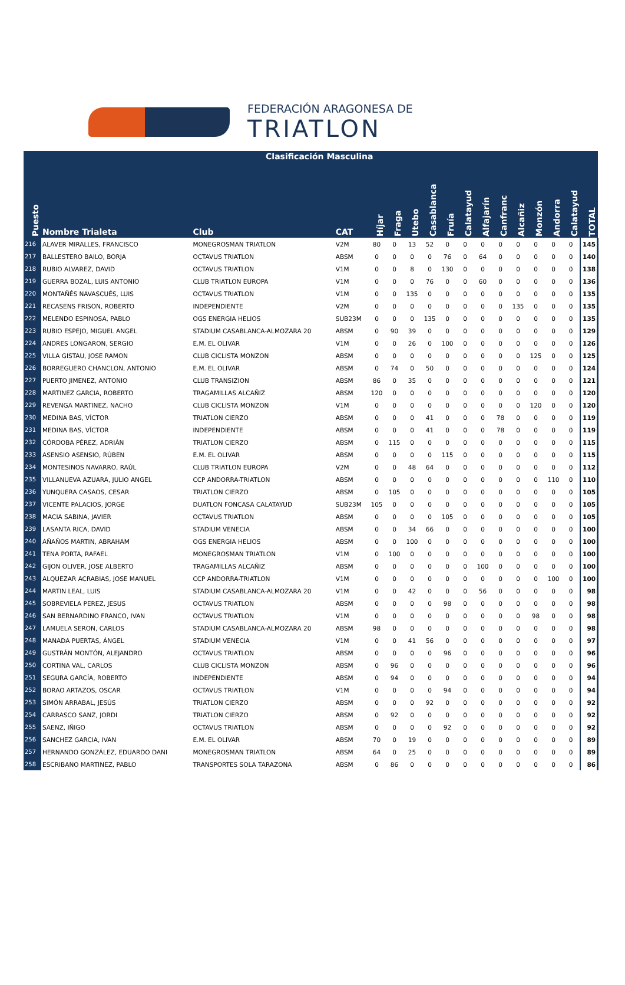FEDERACIÓN ARAGONESA DE
TRIATLON
| | Clasificación Masculina | | | | | | | | | | | | | | | |
| Puesto | Nombre Trialeta | Club | CAT | Híjar | Fraga | Utebo | Casablanca | Fruía | Calatayud | Alfajarín | Canfranc | Alcañiz | Monzón | Andorra | Calatayud | TOTAL |
| 216 | ALAVER MIRALLES, FRANCISCO | MONEGROSMAN TRIATLON | V2M | 80 | 0 | 13 | 52 | 0 | 0 | 0 | 0 | 0 | 0 | 0 | 0 | 145 |
| 217 | BALLESTERO BAILO, BORJA | OCTAVUS TRIATLON | ABSM | 0 | 0 | 0 | 0 | 76 | 0 | 64 | 0 | 0 | 0 | 0 | 0 | 140 |
| 218 | RUBIO ALVAREZ, DAVID | OCTAVUS TRIATLON | V1M | 0 | 0 | 8 | 0 | 130 | 0 | 0 | 0 | 0 | 0 | 0 | 0 | 138 |
| 219 | GUERRA BOZAL, LUIS ANTONIO | CLUB TRIATLON EUROPA | V1M | 0 | 0 | 0 | 76 | 0 | 0 | 60 | 0 | 0 | 0 | 0 | 0 | 136 |
| 220 | MONTAÑÉS NAVASCUÉS, LUIS | OCTAVUS TRIATLON | V1M | 0 | 0 | 135 | 0 | 0 | 0 | 0 | 0 | 0 | 0 | 0 | 0 | 135 |
| 221 | RECASENS FRISON, ROBERTO | INDEPENDIENTE | V2M | 0 | 0 | 0 | 0 | 0 | 0 | 0 | 0 | 135 | 0 | 0 | 0 | 135 |
| 222 | MELENDO ESPINOSA, PABLO | OGS ENERGIA HELIOS | SUB23M | 0 | 0 | 0 | 135 | 0 | 0 | 0 | 0 | 0 | 0 | 0 | 0 | 135 |
| 223 | RUBIO ESPEJO, MIGUEL ANGEL | STADIUM CASABLANCA-ALMOZARA 20 | ABSM | 0 | 90 | 39 | 0 | 0 | 0 | 0 | 0 | 0 | 0 | 0 | 0 | 129 |
| 224 | ANDRES LONGARON, SERGIO | E.M. EL OLIVAR | V1M | 0 | 0 | 26 | 0 | 100 | 0 | 0 | 0 | 0 | 0 | 0 | 0 | 126 |
| 225 | VILLA GISTAU, JOSE RAMON | CLUB CICLISTA MONZON | ABSM | 0 | 0 | 0 | 0 | 0 | 0 | 0 | 0 | 0 | 125 | 0 | 0 | 125 |
| 226 | BORREGUERO CHANCLON, ANTONIO | E.M. EL OLIVAR | ABSM | 0 | 74 | 0 | 50 | 0 | 0 | 0 | 0 | 0 | 0 | 0 | 0 | 124 |
| 227 | PUERTO JIMENEZ, ANTONIO | CLUB TRANSIZION | ABSM | 86 | 0 | 35 | 0 | 0 | 0 | 0 | 0 | 0 | 0 | 0 | 0 | 121 |
| 228 | MARTINEZ GARCIA, ROBERTO | TRAGAMILLAS ALCAÑIZ | ABSM | 120 | 0 | 0 | 0 | 0 | 0 | 0 | 0 | 0 | 0 | 0 | 0 | 120 |
| 229 | REVENGA MARTINEZ, NACHO | CLUB CICLISTA MONZON | V1M | 0 | 0 | 0 | 0 | 0 | 0 | 0 | 0 | 0 | 120 | 0 | 0 | 120 |
| 230 | MEDINA BAS, VÍCTOR | TRIATLON CIERZO | ABSM | 0 | 0 | 0 | 41 | 0 | 0 | 0 | 78 | 0 | 0 | 0 | 0 | 119 |
| 231 | MEDINA BAS, VÍCTOR | INDEPENDIENTE | ABSM | 0 | 0 | 0 | 41 | 0 | 0 | 0 | 78 | 0 | 0 | 0 | 0 | 119 |
| 232 | CÓRDOBA PÉREZ, ADRIÁN | TRIATLON CIERZO | ABSM | 0 | 115 | 0 | 0 | 0 | 0 | 0 | 0 | 0 | 0 | 0 | 0 | 115 |
| 233 | ASENSIO ASENSIO, RÚBEN | E.M. EL OLIVAR | ABSM | 0 | 0 | 0 | 0 | 115 | 0 | 0 | 0 | 0 | 0 | 0 | 0 | 115 |
| 234 | MONTESINOS NAVARRO, RAÚL | CLUB TRIATLON EUROPA | V2M | 0 | 0 | 48 | 64 | 0 | 0 | 0 | 0 | 0 | 0 | 0 | 0 | 112 |
| 235 | VILLANUEVA AZUARA, JULIO ANGEL | CCP ANDORRA-TRIATLON | ABSM | 0 | 0 | 0 | 0 | 0 | 0 | 0 | 0 | 0 | 0 | 110 | 0 | 110 |
| 236 | YUNQUERA CASAOS, CESAR | TRIATLON CIERZO | ABSM | 0 | 105 | 0 | 0 | 0 | 0 | 0 | 0 | 0 | 0 | 0 | 0 | 105 |
| 237 | VICENTE PALACIOS, JORGE | DUATLON FONCASA CALATAYUD | SUB23M | 105 | 0 | 0 | 0 | 0 | 0 | 0 | 0 | 0 | 0 | 0 | 0 | 105 |
| 238 | MACIA SABINA, JAVIER | OCTAVUS TRIATLON | ABSM | 0 | 0 | 0 | 0 | 105 | 0 | 0 | 0 | 0 | 0 | 0 | 0 | 105 |
| 239 | LASANTA RICA, DAVID | STADIUM VENECIA | ABSM | 0 | 0 | 34 | 66 | 0 | 0 | 0 | 0 | 0 | 0 | 0 | 0 | 100 |
| 240 | AÑAÑOS MARTIN, ABRAHAM | OGS ENERGIA HELIOS | ABSM | 0 | 0 | 100 | 0 | 0 | 0 | 0 | 0 | 0 | 0 | 0 | 0 | 100 |
| 241 | TENA PORTA, RAFAEL | MONEGROSMAN TRIATLON | V1M | 0 | 100 | 0 | 0 | 0 | 0 | 0 | 0 | 0 | 0 | 0 | 0 | 100 |
| 242 | GIJON OLIVER, JOSE ALBERTO | TRAGAMILLAS ALCAÑIZ | ABSM | 0 | 0 | 0 | 0 | 0 | 0 | 100 | 0 | 0 | 0 | 0 | 0 | 100 |
| 243 | ALQUEZAR ACRABIAS, JOSE MANUEL | CCP ANDORRA-TRIATLON | V1M | 0 | 0 | 0 | 0 | 0 | 0 | 0 | 0 | 0 | 0 | 100 | 0 | 100 |
| 244 | MARTIN LEAL, LUIS | STADIUM CASABLANCA-ALMOZARA 20 | V1M | 0 | 0 | 42 | 0 | 0 | 0 | 56 | 0 | 0 | 0 | 0 | 0 | 98 |
| 245 | SOBREVIELA PEREZ, JESUS | OCTAVUS TRIATLON | ABSM | 0 | 0 | 0 | 0 | 98 | 0 | 0 | 0 | 0 | 0 | 0 | 0 | 98 |
| 246 | SAN BERNARDINO FRANCO, IVAN | OCTAVUS TRIATLON | V1M | 0 | 0 | 0 | 0 | 0 | 0 | 0 | 0 | 0 | 98 | 0 | 0 | 98 |
| 247 | LAMUELA SERON, CARLOS | STADIUM CASABLANCA-ALMOZARA 20 | ABSM | 98 | 0 | 0 | 0 | 0 | 0 | 0 | 0 | 0 | 0 | 0 | 0 | 98 |
| 248 | MANADA PUERTAS, ÁNGEL | STADIUM VENECIA | V1M | 0 | 0 | 41 | 56 | 0 | 0 | 0 | 0 | 0 | 0 | 0 | 0 | 97 |
| 249 | GUSTRÁN MONTÓN, ALEJANDRO | OCTAVUS TRIATLON | ABSM | 0 | 0 | 0 | 0 | 96 | 0 | 0 | 0 | 0 | 0 | 0 | 0 | 96 |
| 250 | CORTINA VAL, CARLOS | CLUB CICLISTA MONZON | ABSM | 0 | 96 | 0 | 0 | 0 | 0 | 0 | 0 | 0 | 0 | 0 | 0 | 96 |
| 251 | SEGURA GARCÍA, ROBERTO | INDEPENDIENTE | ABSM | 0 | 94 | 0 | 0 | 0 | 0 | 0 | 0 | 0 | 0 | 0 | 0 | 94 |
| 252 | BORAO ARTAZOS, OSCAR | OCTAVUS TRIATLON | V1M | 0 | 0 | 0 | 0 | 94 | 0 | 0 | 0 | 0 | 0 | 0 | 0 | 94 |
| 253 | SIMÓN ARRABAL, JESÚS | TRIATLON CIERZO | ABSM | 0 | 0 | 0 | 92 | 0 | 0 | 0 | 0 | 0 | 0 | 0 | 0 | 92 |
| 254 | CARRASCO SANZ, JORDI | TRIATLON CIERZO | ABSM | 0 | 92 | 0 | 0 | 0 | 0 | 0 | 0 | 0 | 0 | 0 | 0 | 92 |
| 255 | SAENZ, IÑIGO | OCTAVUS TRIATLON | ABSM | 0 | 0 | 0 | 0 | 92 | 0 | 0 | 0 | 0 | 0 | 0 | 0 | 92 |
| 256 | SANCHEZ GARCIA, IVAN | E.M. EL OLIVAR | ABSM | 70 | 0 | 19 | 0 | 0 | 0 | 0 | 0 | 0 | 0 | 0 | 0 | 89 |
| 257 | HERNANDO GONZÁLEZ, EDUARDO DANI | MONEGROSMAN TRIATLON | ABSM | 64 | 0 | 25 | 0 | 0 | 0 | 0 | 0 | 0 | 0 | 0 | 0 | 89 |
| 258 | ESCRIBANO MARTINEZ, PABLO | TRANSPORTES SOLA TARAZONA | ABSM | 0 | 86 | 0 | 0 | 0 | 0 | 0 | 0 | 0 | 0 | 0 | 0 | 86 |